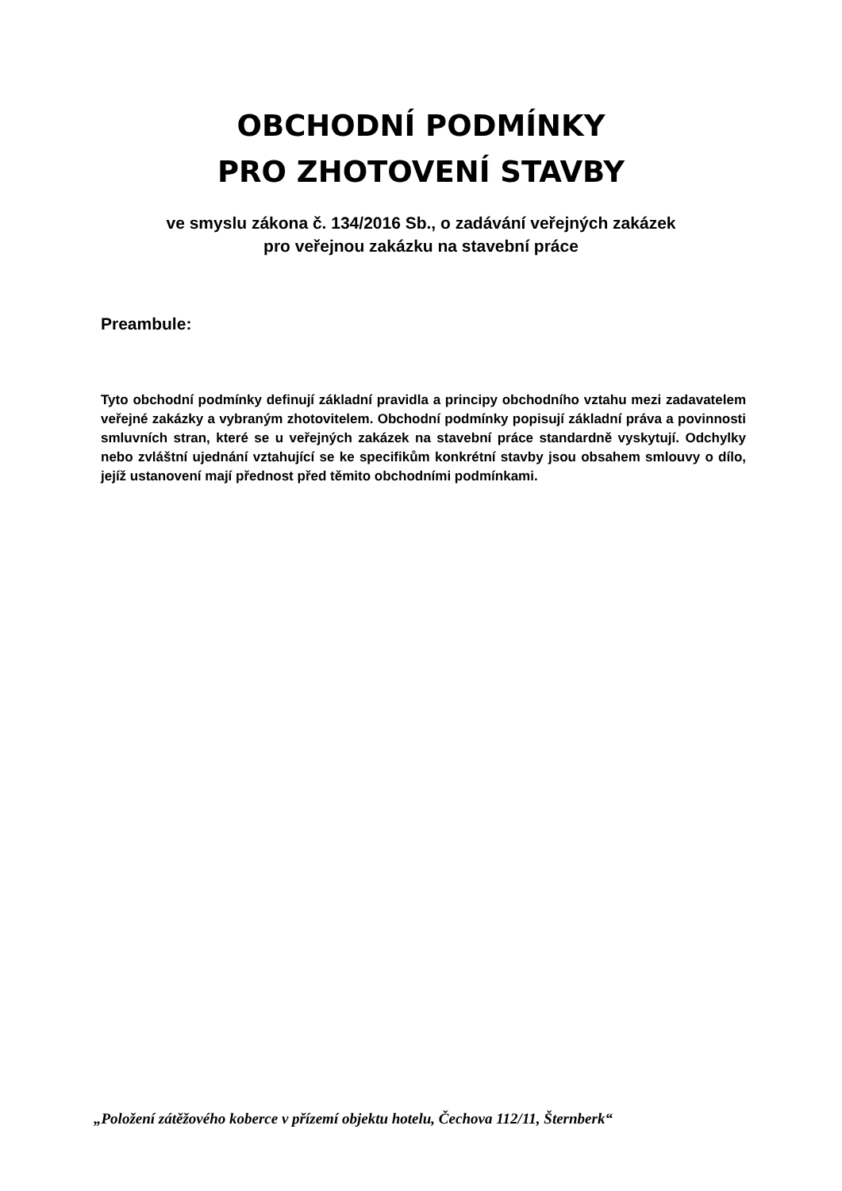OBCHODNÍ PODMÍNKY
PRO ZHOTOVENÍ STAVBY
ve smyslu zákona č. 134/2016 Sb., o zadávání veřejných zakázek
pro veřejnou zakázku na stavební práce
Preambule:
Tyto obchodní podmínky definují základní pravidla a principy obchodního vztahu mezi zadavatelem veřejné zakázky a vybraným zhotovitelem. Obchodní podmínky popisují základní práva a povinnosti smluvních stran, které se u veřejných zakázek na stavební práce standardně vyskytují. Odchylky nebo zvláštní ujednání vztahující se ke specifikům konkrétní stavby jsou obsahem smlouvy o dílo, jejíž ustanovení mají přednost před těmito obchodními podmínkami.
„Položení zátěžového koberce v přízemí objektu hotelu, Čechova 112/11, Šternberk“